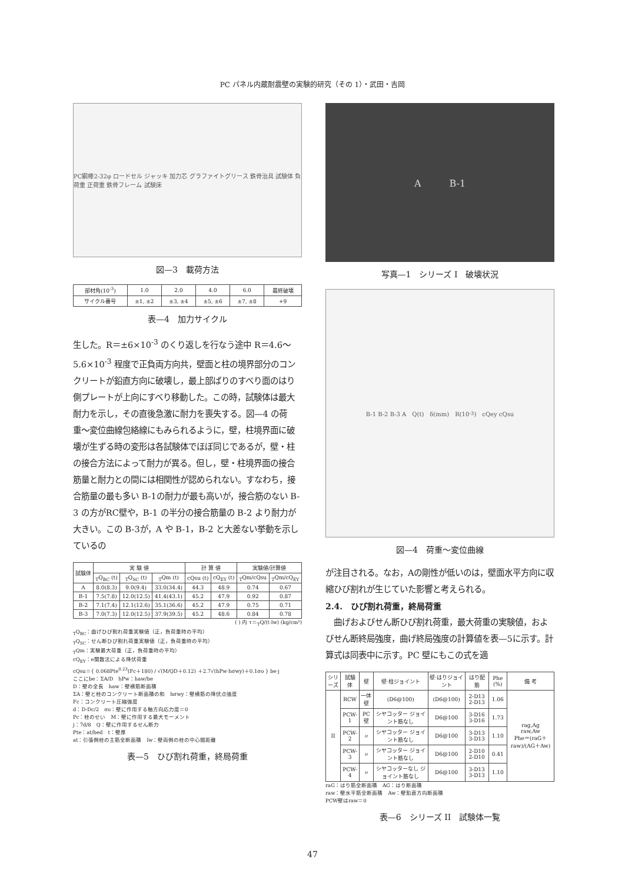PC パネル内蔵耐震壁の実験的研究（その 1）・武田・吉岡
PC鋼棒2-32φ ロードセル ジャッキ 加力芯 グラファイトグリース 鉄骨治具 試験体 負荷重 正荷重 鉄骨フレーム 試験床
図—3　載荷方法
| 部材角(10<sup>-3</sup>) | 1.0 | 2.0 | 4.0 | 6.0 | 最終破壊 |
| サイクル番号 | ±1, ±2 | ±3, ±4 | ±5, ±6 | ±7, ±8 | +9 |
表—4　加力サイクル
生した。R＝±6×10<sup>-3</sup> のくり返しを行なう途中 R＝4.6〜5.6×10<sup>-3</sup> 程度で正負両方向共，壁面と柱の境界部分のコンクリートが鉛直方向に破壊し，最上部ばりのすべり面のはり側プレートが上向にすべり移動した。この時，試験体は最大耐力を示し，その直後急激に耐力を喪失する。図—4 の荷重〜変位曲線包絡線にもみられるように，壁，柱境界面に破壊が生ずる時の変形は各試験体でほぼ同じであるが，壁・柱の接合方法によって耐力が異る。但し，壁・柱境界面の接合筋量と耐力との間には相関性が認められない。すなわち，接合筋量の最も多い B-1の耐力が最も高いが，接合筋のない B-3 の方がRC壁や，B-1 の半分の接合筋量の B-2 より耐力が大きい。この B-3が，A や B-1，B-2 と大差ない挙動を示しているの
| 試験体 | 実 験 値 | | | 計 算 値 | | 実験値/計算値 | |
| --- | --- | --- | --- | --- | --- | --- | --- |
| | <sub>T</sub>Q<sub>BC</sub> (t) | <sub>T</sub>Q<sub>SC</sub> (t) | <sub>T</sub>Qm (t) | cQsu (t) | cQ<sub>EY</sub> (t) | <sub>T</sub>Qm/cQsu | <sub>T</sub>Qm/cQ<sub>EY</sub> |
| A | 8.0(8.3) | 9.0(9.4) | 33.0(34.4) | 44.3 | 48.9 | 0.74 | 0.67 |
| B-1 | 7.5(7.8) | 12.0(12.5) | 41.4(43.1) | 45.2 | 47.9 | 0.92 | 0.87 |
| B-2 | 7.1(7.4) | 12.1(12.6) | 35.1(36.6) | 45.2 | 47.9 | 0.75 | 0.71 |
| B-3 | 7.0(7.3) | 12.0(12.5) | 37.9(39.5) | 45.2 | 48.6 | 0.84 | 0.78 |
( ) 内 τ＝<sub>T</sub>Q/(t·lw) (kg/cm²)
<sub>T</sub>Q<sub>BC</sub>：曲げひび割れ荷重実験値（正，負荷重時の平均）
<sub>T</sub>Q<sub>SC</sub>：せん断ひび割れ荷重実験値（正，負荷重時の平均）
<sub>T</sub>Qm：実験最大荷重（正，負荷重時の平均）
cQ<sub>EY</sub>：e関数法による降伏荷重
cQsu＝{ 0.068Pte<sup>0.23</sup>(Fc＋180) / √(M/QD＋0.12) ＋2.7√(hPw·hσwy)＋0.1σo } be·j
ここにbe：ΣA/D　hPw：haw/be
D：壁の全長　haw：壁横筋断面積
ΣA：壁と柱のコンクリート断面積の和　hσwy：壁横筋の降伏点強度
Fc：コンクリート圧縮強度
d：D-Dc/2　σo：壁に作用する軸方向応力度＝0
Pc：柱のせい　M：壁に作用する最大モーメント
j：7d/8　Q：壁に作用するせん断力
Pte：at/bed　t：壁厚
at：引張側柱の主筋全断面積　lw：壁両側の柱の中心間距離
表—5　ひび割れ荷重，終局荷重
A　　　B-1
写真—1　シリーズ I　破壊状況
B-1 B-2 B-3 A　Q(t)　δ(mm)　R(10<sup>-3</sup>)　cQey cQsu
図—4　荷重〜変位曲線
が注目される。なお，Aの剛性が低いのは，壁面水平方向に収縮ひび割れが生じていた影響と考えられる。
2.4.　ひび割れ荷重，終局荷重
　曲げおよびせん断ひび割れ荷重，最大荷重の実験値，およびせん断終局強度，曲げ終局強度の計算値を表—5に示す。計算式は同表中に示す。PC 壁にもこの式を適
| シリーズ | 試験体 | 壁 | 壁·柱ジョイント | 壁·はりジョイント | はり配筋 | Phe (%) | 備 考 |
| --- | --- | --- | --- | --- | --- | --- | --- |
| II | RCW | 一体壁 | (D6@100) | (D6@100) | 2-D13 2-D13 | 1.06 | rag,Ag raw,Aw Phe＝(raG＋raw)/(AG＋Aw) |
| | PCW-1 | PC壁 | シヤコッター ジョイント筋なし | D6@100 | 3-D16 3-D16 | 1.73 | |
| | PCW-2 | 〃 | シヤコッター ジョイント筋なし | D6@100 | 3-D13 3-D13 | 1.10 | |
| | PCW-3 | 〃 | シヤコッター ジョイント筋なし | D6@100 | 2-D10 2-D10 | 0.41 | |
| | PCW-4 | 〃 | シヤコッターなし ジョイント筋なし | D6@100 | 3-D13 3-D13 | 1.10 | |
raG：はり筋全断面積　AG：はり断面積
raw：壁水平筋全断面積　Aw：壁鉛直方向断面積
PCW壁はraw＝0
表—6　シリーズ II　試験体一覧
47